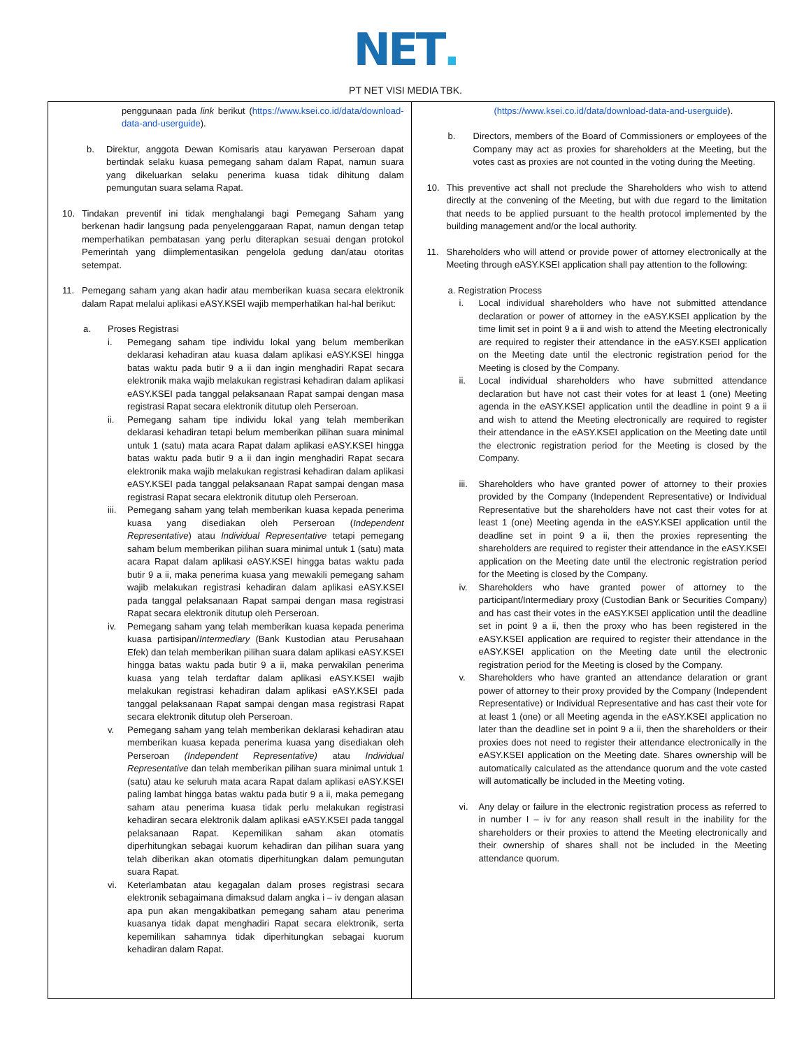NET.
PT NET VISI MEDIA TBK.
| penggunaan pada link berikut ( https://www.ksei.co.id/data/download-data-and-userguide ). b. Direktur, anggota Dewan Komisaris atau karyawan Perseroan dapat bertindak selaku kuasa pemegang saham dalam Rapat, namun suara yang dikeluarkan selaku penerima kuasa tidak dihitung dalam pemungutan suara selama Rapat. 10. Tindakan preventif ini tidak menghalangi bagi Pemegang Saham yang berkenan hadir langsung pada penyelenggaraan Rapat, namun dengan tetap memperhatikan pembatasan yang perlu diterapkan sesuai dengan protokol Pemerintah yang diimplementasikan pengelola gedung dan/atau otoritas setempat. 11. Pemegang saham yang akan hadir atau memberikan kuasa secara elektronik dalam Rapat melalui aplikasi eASY.KSEI wajib memperhatikan hal-hal berikut: a. Proses Registrasi i. Pemegang saham tipe individu lokal yang belum memberikan deklarasi kehadiran atau kuasa dalam aplikasi eASY.KSEI hingga batas waktu pada butir 9 a ii dan ingin menghadiri Rapat secara elektronik maka wajib melakukan registrasi kehadiran dalam aplikasi eASY.KSEI pada tanggal pelaksanaan Rapat sampai dengan masa registrasi Rapat secara elektronik ditutup oleh Perseroan. ii. Pemegang saham tipe individu lokal yang telah memberikan deklarasi kehadiran tetapi belum memberikan pilihan suara minimal untuk 1 (satu) mata acara Rapat dalam aplikasi eASY.KSEI hingga batas waktu pada butir 9 a ii dan ingin menghadiri Rapat secara elektronik maka wajib melakukan registrasi kehadiran dalam aplikasi eASY.KSEI pada tanggal pelaksanaan Rapat sampai dengan masa registrasi Rapat secara elektronik ditutup oleh Perseroan. iii. Pemegang saham yang telah memberikan kuasa kepada penerima kuasa yang disediakan oleh Perseroan ( Independent Representative ) atau Individual Representative tetapi pemegang saham belum memberikan pilihan suara minimal untuk 1 (satu) mata acara Rapat dalam aplikasi eASY.KSEI hingga batas waktu pada butir 9 a ii, maka penerima kuasa yang mewakili pemegang saham wajib melakukan registrasi kehadiran dalam aplikasi eASY.KSEI pada tanggal pelaksanaan Rapat sampai dengan masa registrasi Rapat secara elektronik ditutup oleh Perseroan. iv. Pemegang saham yang telah memberikan kuasa kepada penerima kuasa partisipan/ Intermediary (Bank Kustodian atau Perusahaan Efek) dan telah memberikan pilihan suara dalam aplikasi eASY.KSEI hingga batas waktu pada butir 9 a ii, maka perwakilan penerima kuasa yang telah terdaftar dalam aplikasi eASY.KSEI wajib melakukan registrasi kehadiran dalam aplikasi eASY.KSEI pada tanggal pelaksanaan Rapat sampai dengan masa registrasi Rapat secara elektronik ditutup oleh Perseroan. v. Pemegang saham yang telah memberikan deklarasi kehadiran atau memberikan kuasa kepada penerima kuasa yang disediakan oleh Perseroan (Independent Representative) atau Individual Representative dan telah memberikan pilihan suara minimal untuk 1 (satu) atau ke seluruh mata acara Rapat dalam aplikasi eASY.KSEI paling lambat hingga batas waktu pada butir 9 a ii, maka pemegang saham atau penerima kuasa tidak perlu melakukan registrasi kehadiran secara elektronik dalam aplikasi eASY.KSEI pada tanggal pelaksanaan Rapat. Kepemilikan saham akan otomatis diperhitungkan sebagai kuorum kehadiran dan pilihan suara yang telah diberikan akan otomatis diperhitungkan dalam pemungutan suara Rapat. vi. Keterlambatan atau kegagalan dalam proses registrasi secara elektronik sebagaimana dimaksud dalam angka i – iv dengan alasan apa pun akan mengakibatkan pemegang saham atau penerima kuasanya tidak dapat menghadiri Rapat secara elektronik, serta kepemilikan sahamnya tidak diperhitungkan sebagai kuorum kehadiran dalam Rapat. | (https://www.ksei.co.id/data/download-data-and-userguide ). b. Directors, members of the Board of Commissioners or employees of the Company may act as proxies for shareholders at the Meeting, but the votes cast as proxies are not counted in the voting during the Meeting. 10. This preventive act shall not preclude the Shareholders who wish to attend directly at the convening of the Meeting, but with due regard to the limitation that needs to be applied pursuant to the health protocol implemented by the building management and/or the local authority. 11. Shareholders who will attend or provide power of attorney electronically at the Meeting through eASY.KSEI application shall pay attention to the following: a. Registration Process i. Local individual shareholders who have not submitted attendance declaration or power of attorney in the eASY.KSEI application by the time limit set in point 9 a ii and wish to attend the Meeting electronically are required to register their attendance in the eASY.KSEI application on the Meeting date until the electronic registration period for the Meeting is closed by the Company. ii. Local individual shareholders who have submitted attendance declaration but have not cast their votes for at least 1 (one) Meeting agenda in the eASY.KSEI application until the deadline in point 9 a ii and wish to attend the Meeting electronically are required to register their attendance in the eASY.KSEI application on the Meeting date until the electronic registration period for the Meeting is closed by the Company. iii. Shareholders who have granted power of attorney to their proxies provided by the Company (Independent Representative) or Individual Representative but the shareholders have not cast their votes for at least 1 (one) Meeting agenda in the eASY.KSEI application until the deadline set in point 9 a ii, then the proxies representing the shareholders are required to register their attendance in the eASY.KSEI application on the Meeting date until the electronic registration period for the Meeting is closed by the Company. iv. Shareholders who have granted power of attorney to the participant/Intermediary proxy (Custodian Bank or Securities Company) and has cast their votes in the eASY.KSEI application until the deadline set in point 9 a ii, then the proxy who has been registered in the eASY.KSEI application are required to register their attendance in the eASY.KSEI application on the Meeting date until the electronic registration period for the Meeting is closed by the Company. v. Shareholders who have granted an attendance delaration or grant power of attorney to their proxy provided by the Company (Independent Representative) or Individual Representative and has cast their vote for at least 1 (one) or all Meeting agenda in the eASY.KSEI application no later than the deadline set in point 9 a ii, then the shareholders or their proxies does not need to register their attendance electronically in the eASY.KSEI application on the Meeting date. Shares ownership will be automatically calculated as the attendance quorum and the vote casted will automatically be included in the Meeting voting. vi. Any delay or failure in the electronic registration process as referred to in number I – iv for any reason shall result in the inability for the shareholders or their proxies to attend the Meeting electronically and their ownership of shares shall not be included in the Meeting attendance quorum. |